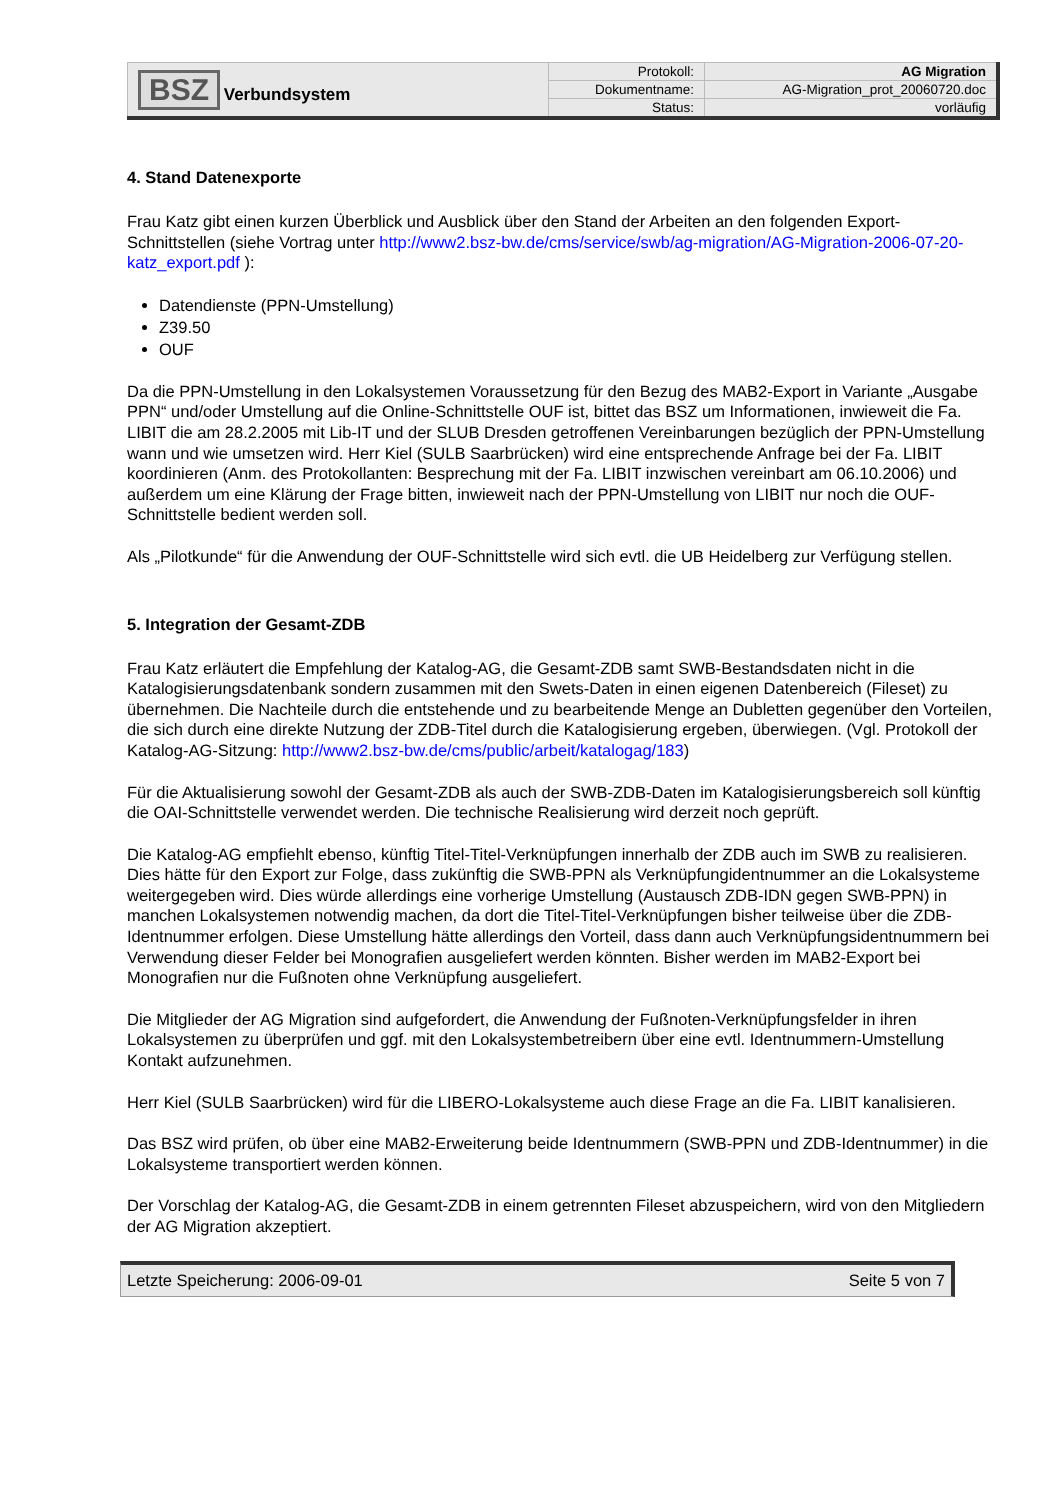| BSZ Verbundsystem | Protokoll: | AG Migration |
| | Dokumentname: | AG-Migration_prot_20060720.doc |
| | Status: | vorläufig |
4. Stand Datenexporte
Frau Katz gibt einen kurzen Überblick und Ausblick über den Stand der Arbeiten an den folgenden Export-Schnittstellen (siehe Vortrag unter http://www2.bsz-bw.de/cms/service/swb/ag-migration/AG-Migration-2006-07-20-katz_export.pdf ):
Datendienste (PPN-Umstellung)
Z39.50
OUF
Da die PPN-Umstellung in den Lokalsystemen Voraussetzung für den Bezug des MAB2-Export in Variante „Ausgabe PPN“ und/oder Umstellung auf die Online-Schnittstelle OUF ist, bittet das BSZ um Informationen, inwieweit die Fa. LIBIT die am 28.2.2005 mit Lib-IT und der SLUB Dresden getroffenen Vereinbarungen bezüglich der PPN-Umstellung wann und wie umsetzen wird. Herr Kiel (SULB Saarbrücken) wird eine entsprechende Anfrage bei der Fa. LIBIT koordinieren (Anm. des Protokollanten: Besprechung mit der Fa. LIBIT inzwischen vereinbart am 06.10.2006) und außerdem um eine Klärung der Frage bitten, inwieweit nach der PPN-Umstellung von LIBIT nur noch die OUF-Schnittstelle bedient werden soll.
Als „Pilotkunde“ für die Anwendung der OUF-Schnittstelle wird sich evtl. die UB Heidelberg zur Verfügung stellen.
5. Integration der Gesamt-ZDB
Frau Katz erläutert die Empfehlung der Katalog-AG, die Gesamt-ZDB samt SWB-Bestandsdaten nicht in die Katalogisierungsdatenbank sondern zusammen mit den Swets-Daten in einen eigenen Datenbereich (Fileset) zu übernehmen. Die Nachteile durch die entstehende und zu bearbeitende Menge an Dubletten gegenüber den Vorteilen, die sich durch eine direkte Nutzung der ZDB-Titel durch die Katalogisierung ergeben, überwiegen. (Vgl. Protokoll der Katalog-AG-Sitzung: http://www2.bsz-bw.de/cms/public/arbeit/katalogag/183)
Für die Aktualisierung sowohl der Gesamt-ZDB als auch der SWB-ZDB-Daten im Katalogisierungsbereich soll künftig die OAI-Schnittstelle verwendet werden. Die technische Realisierung wird derzeit noch geprüft.
Die Katalog-AG empfiehlt ebenso, künftig Titel-Titel-Verknüpfungen innerhalb der ZDB auch im SWB zu realisieren. Dies hätte für den Export zur Folge, dass zukünftig die SWB-PPN als Verknüpfungidentnummer an die Lokalsysteme weitergegeben wird. Dies würde allerdings eine vorherige Umstellung (Austausch ZDB-IDN gegen SWB-PPN) in manchen Lokalsystemen notwendig machen, da dort die Titel-Titel-Verknüpfungen bisher teilweise über die ZDB-Identnummer erfolgen. Diese Umstellung hätte allerdings den Vorteil, dass dann auch Verknüpfungsidentnummern bei Verwendung dieser Felder bei Monografien ausgeliefert werden könnten. Bisher werden im MAB2-Export bei Monografien nur die Fußnoten ohne Verknüpfung ausgeliefert.
Die Mitglieder der AG Migration sind aufgefordert, die Anwendung der Fußnoten-Verknüpfungsfelder in ihren Lokalsystemen zu überprüfen und ggf. mit den Lokalsystembetreibern über eine evtl. Identnummern-Umstellung Kontakt aufzunehmen.
Herr Kiel (SULB Saarbrücken) wird für die LIBERO-Lokalsysteme auch diese Frage an die Fa. LIBIT kanalisieren.
Das BSZ wird prüfen, ob über eine MAB2-Erweiterung beide Identnummern (SWB-PPN und ZDB-Identnummer) in die Lokalsysteme transportiert werden können.
Der Vorschlag der Katalog-AG, die Gesamt-ZDB in einem getrennten Fileset abzuspeichern, wird von den Mitgliedern der AG Migration akzeptiert.
Letzte Speicherung: 2006-09-01 Seite 5 von 7